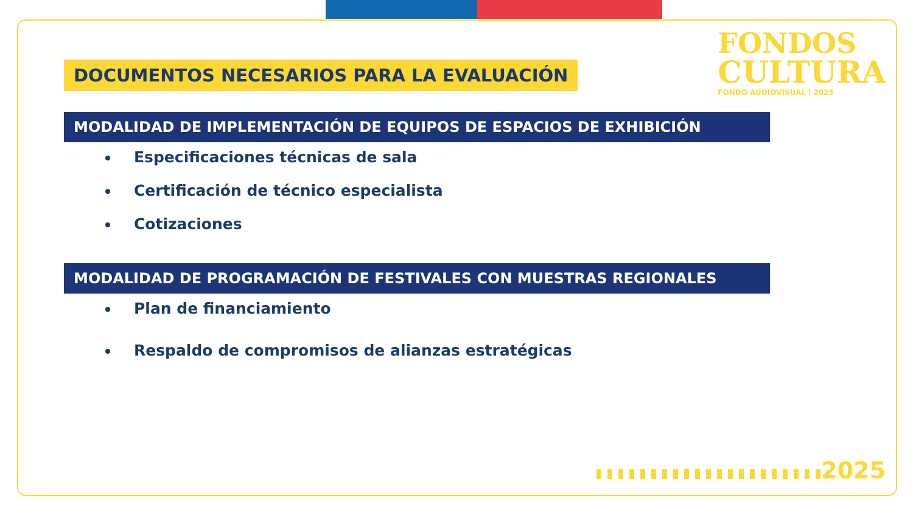FONDOS
CULTURA
FONDO AUDIOVISUAL | 2025
DOCUMENTOS NECESARIOS PARA LA EVALUACIÓN
MODALIDAD DE IMPLEMENTACIÓN DE EQUIPOS DE ESPACIOS DE EXHIBICIÓN
Especificaciones técnicas de sala
Certificación de técnico especialista
Cotizaciones
MODALIDAD DE PROGRAMACIÓN DE FESTIVALES CON MUESTRAS REGIONALES
Plan de financiamiento
Respaldo de compromisos de alianzas estratégicas
2025